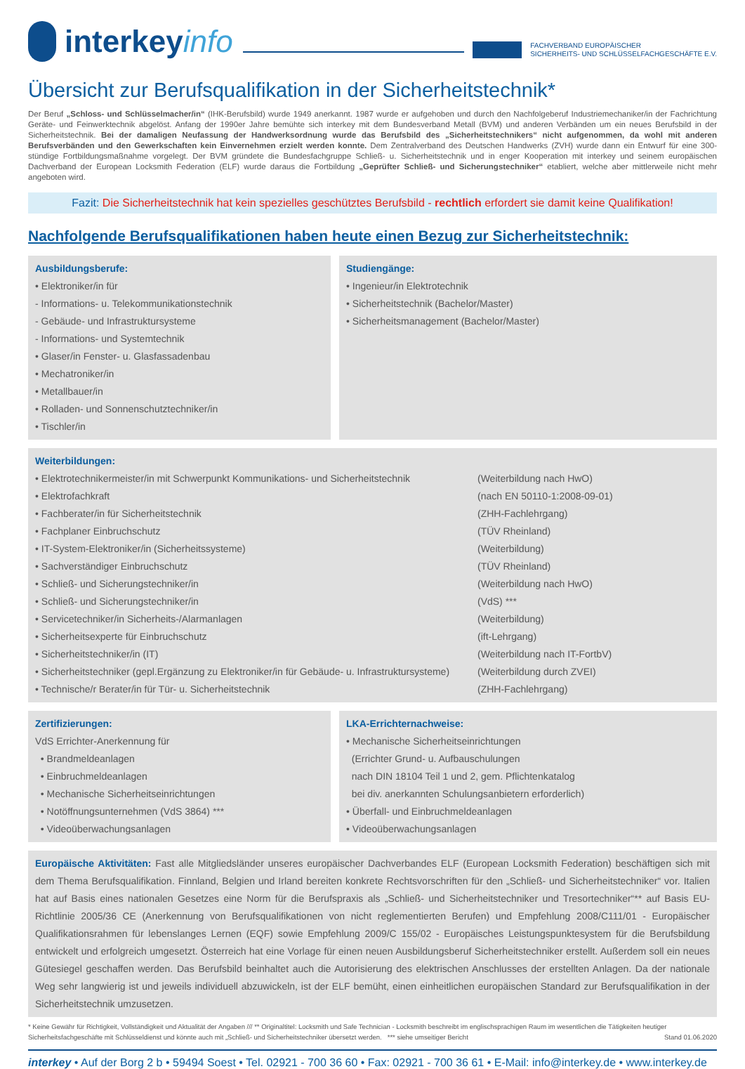interkey info
FACHVERBAND EUROPÄISCHER
SICHERHEITS- UND SCHLÜSSELFACHGESCHÄFTE E.V.
Übersicht zur Berufsqualifikation in der Sicherheitstechnik*
Der Beruf „Schloss- und Schlüsselmacher/in“ (IHK-Berufsbild) wurde 1949 anerkannt. 1987 wurde er aufgehoben und durch den Nachfolgeberuf Industriemechaniker/in der Fachrichtung Geräte- und Feinwerktechnik abgelöst. Anfang der 1990er Jahre bemühte sich interkey mit dem Bundesverband Metall (BVM) und anderen Verbänden um ein neues Berufsbild in der Sicherheitstechnik. Bei der damaligen Neufassung der Handwerksordnung wurde das Berufsbild des „Sicherheitstechnikers“ nicht aufgenommen, da wohl mit anderen Berufsverbänden und den Gewerkschaften kein Einvernehmen erzielt werden konnte. Dem Zentralverband des Deutschen Handwerks (ZVH) wurde dann ein Entwurf für eine 300-stündige Fortbildungsmaßnahme vorgelegt. Der BVM gründete die Bundesfachgruppe Schließ- u. Sicherheitstechnik und in enger Kooperation mit interkey und seinem europäischen Dachverband der European Locksmith Federation (ELF) wurde daraus die Fortbildung „Geprüfter Schließ- und Sicherungstechniker“ etabliert, welche aber mittlerweile nicht mehr angeboten wird.
Fazit: Die Sicherheitstechnik hat kein spezielles geschütztes Berufsbild - rechtlich erfordert sie damit keine Qualifikation!
Nachfolgende Berufsqualifikationen haben heute einen Bezug zur Sicherheitstechnik:
Ausbildungsberufe:
• Elektroniker/in für
- Informations- u. Telekommunikationstechnik
- Gebäude- und Infrastruktursysteme
- Informations- und Systemtechnik
• Glaser/in Fenster- u. Glasfassadenbau
• Mechatroniker/in
• Metallbauer/in
• Rolladen- und Sonnenschutztechniker/in
• Tischler/in
Studiengänge:
• Ingenieur/in Elektrotechnik
• Sicherheitstechnik (Bachelor/Master)
• Sicherheitsmanagement (Bachelor/Master)
Weiterbildungen:
| • Elektrotechnikermeister/in mit Schwerpunkt Kommunikations- und Sicherheitstechnik | (Weiterbildung nach HwO) |
| • Elektrofachkraft | (nach EN 50110-1:2008-09-01) |
| • Fachberater/in für Sicherheitstechnik | (ZHH-Fachlehrgang) |
| • Fachplaner Einbruchschutz | (TÜV Rheinland) |
| • IT-System-Elektroniker/in (Sicherheitssysteme) | (Weiterbildung) |
| • Sachverständiger Einbruchschutz | (TÜV Rheinland) |
| • Schließ- und Sicherungstechniker/in | (Weiterbildung nach HwO) |
| • Schließ- und Sicherungstechniker/in | (VdS) *** |
| • Servicetechniker/in Sicherheits-/Alarmanlagen | (Weiterbildung) |
| • Sicherheitsexperte für Einbruchschutz | (ift-Lehrgang) |
| • Sicherheitstechniker/in (IT) | (Weiterbildung nach IT-FortbV) |
| • Sicherheitstechniker (gepl.Ergänzung zu Elektroniker/in für Gebäude- u. Infrastruktursysteme) | (Weiterbildung durch ZVEI) |
| • Technische/r Berater/in für Tür- u. Sicherheitstechnik | (ZHH-Fachlehrgang) |
Zertifizierungen:
VdS Errichter-Anerkennung für
• Brandmeldeanlagen
• Einbruchmeldeanlagen
• Mechanische Sicherheitseinrichtungen
• Notöffnungsunternehmen (VdS 3864) ***
• Videoüberwachungsanlagen
LKA-Errichternachweise:
• Mechanische Sicherheitseinrichtungen
(Errichter Grund- u. Aufbauschulungen
nach DIN 18104 Teil 1 und 2, gem. Pflichtenkatalog
bei div. anerkannten Schulungsanbietern erforderlich)
• Überfall- und Einbruchmeldeanlagen
• Videoüberwachungsanlagen
Europäische Aktivitäten: Fast alle Mitgliedsländer unseres europäischer Dachverbandes ELF (European Locksmith Federation) beschäftigen sich mit dem Thema Berufsqualifikation. Finnland, Belgien und Irland bereiten konkrete Rechtsvorschriften für den „Schließ- und Sicherheitstechniker“ vor. Italien hat auf Basis eines nationalen Gesetzes eine Norm für die Berufspraxis als „Schließ- und Sicherheitstechniker und Tresortechniker“** auf Basis EU- Richtlinie 2005/36 CE (Anerkennung von Berufsqualifikationen von nicht reglementierten Berufen) und Empfehlung 2008/C111/01 - Europäischer Qualifikationsrahmen für lebenslanges Lernen (EQF) sowie Empfehlung 2009/C 155/02 - Europäisches Leistungspunktesystem für die Berufsbildung entwickelt und erfolgreich umgesetzt. Österreich hat eine Vorlage für einen neuen Ausbildungsberuf Sicherheitstechniker erstellt. Außerdem soll ein neues Gütesiegel geschaffen werden. Das Berufsbild beinhaltet auch die Autorisierung des elektrischen Anschlusses der erstellten Anlagen. Da der nationale Weg sehr langwierig ist und jeweils individuell abzuwickeln, ist der ELF bemüht, einen einheitlichen europäischen Standard zur Berufsqualifikation in der Sicherheitstechnik umzusetzen.
* Keine Gewähr für Richtigkeit, Vollständigkeit und Aktualität der Angaben /// ** Originaltitel: Locksmith und Safe Technician - Locksmith beschreibt im englischsprachigen Raum im wesentlichen die Tätigkeiten heutiger Sicherheitsfachgeschäfte mit Schlüsseldienst und könnte auch mit „Schließ- und Sicherheitstechniker übersetzt werden. *** siehe umseitiger Bericht Stand 01.06.2020
interkey • Auf der Borg 2 b • 59494 Soest • Tel. 02921 - 700 36 60 • Fax: 02921 - 700 36 61 • E-Mail: info@interkey.de • www.interkey.de